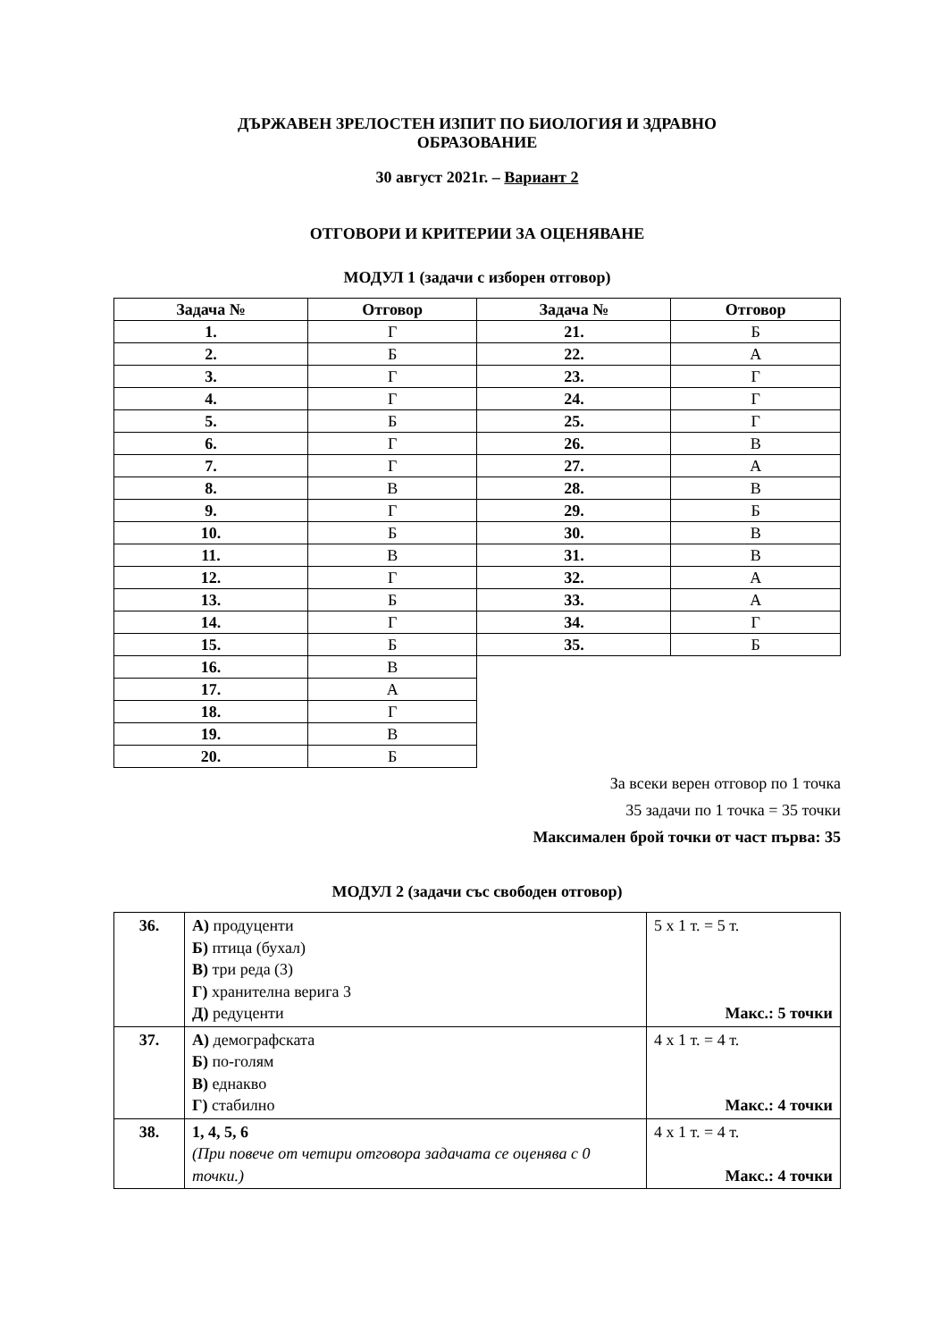ДЪРЖАВЕН ЗРЕЛОСТЕН ИЗПИТ ПО БИОЛОГИЯ И ЗДРАВНО
ОБРАЗОВАНИЕ
30 август 2021г. – Вариант 2
ОТГОВОРИ И КРИТЕРИИ ЗА ОЦЕНЯВАНЕ
МОДУЛ 1 (задачи с изборен отговор)
| Задача № | Отговор | Задача № | Отговор |
| --- | --- | --- | --- |
| 1. | Г | 21. | Б |
| 2. | Б | 22. | А |
| 3. | Г | 23. | Г |
| 4. | Г | 24. | Г |
| 5. | Б | 25. | Г |
| 6. | Г | 26. | В |
| 7. | Г | 27. | А |
| 8. | В | 28. | В |
| 9. | Г | 29. | Б |
| 10. | Б | 30. | В |
| 11. | В | 31. | В |
| 12. | Г | 32. | А |
| 13. | Б | 33. | А |
| 14. | Г | 34. | Г |
| 15. | Б | 35. | Б |
| 16. | В | | |
| 17. | А | | |
| 18. | Г | | |
| 19. | В | | |
| 20. | Б | | |
За всеки верен отговор по 1 точка
35 задачи по 1 точка = 35 точки
Максимален брой точки от част първа: 35
МОДУЛ 2 (задачи със свободен отговор)
| 36. | А) продуценти Б) птица (бухал) В) три реда (3) Г) хранителна верига 3 Д) редуценти | 5 х 1 т. = 5 т. Макс.: 5 точки |
| 37. | А) демографската Б) по-голям В) еднакво Г) стабилно | 4 х 1 т. = 4 т. Макс.: 4 точки |
| 38. | 1, 4, 5, 6 (При повече от четири отговора задачата се оценява с 0 точки.) | 4 х 1 т. = 4 т. Макс.: 4 точки |